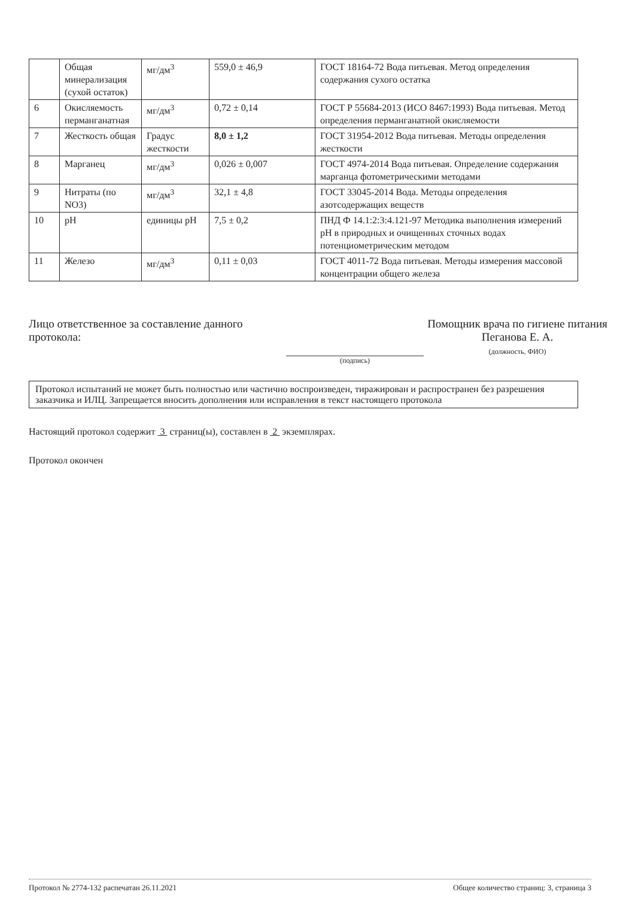| | Общая минерализация (сухой остаток) | мг/дм<sup>3</sup> | 559,0 ± 46,9 | ГОСТ 18164-72 Вода питьевая. Метод определения содержания сухого остатка |
| 6 | Окисляемость перманганатная | мг/дм<sup>3</sup> | 0,72 ± 0,14 | ГОСТ Р 55684-2013 (ИСО 8467:1993) Вода питьевая. Метод определения перманганатной окисляемости |
| 7 | Жесткость общая | Градус жесткости | 8,0 ± 1,2 | ГОСТ 31954-2012 Вода питьевая. Методы определения жесткости |
| 8 | Марганец | мг/дм<sup>3</sup> | 0,026 ± 0,007 | ГОСТ 4974-2014 Вода питьевая. Определение содержания марганца фотометрическими методами |
| 9 | Нитраты (по NO3) | мг/дм<sup>3</sup> | 32,1 ± 4,8 | ГОСТ 33045-2014 Вода. Методы определения азотсодержащих веществ |
| 10 | pH | единицы pH | 7,5 ± 0,2 | ПНД Ф 14.1:2:3:4.121-97 Методика выполнения измерений pH в природных и очищенных сточных водах потенциометрическим методом |
| 11 | Железо | мг/дм<sup>3</sup> | 0,11 ± 0,03 | ГОСТ 4011-72 Вода питьевая. Методы измерения массовой концентрации общего железа |
Лицо ответственное за составление данного протокола:
(подпись)
Помощник врача по гигиене питания Пеганова Е. А.
(должность, ФИО)
Протокол испытаний не может быть полностью или частично воспроизведен, тиражирован и распространен без разрешения заказчика и ИЛЦ. Запрещается вносить дополнения или исправления в текст настоящего протокола
Настоящий протокол содержит 3 страниц(ы), составлен в 2 экземплярах.
Протокол окончен
Протокол № 2774-132 распечатан 26.11.2021 Общее количество страниц: 3, страница 3